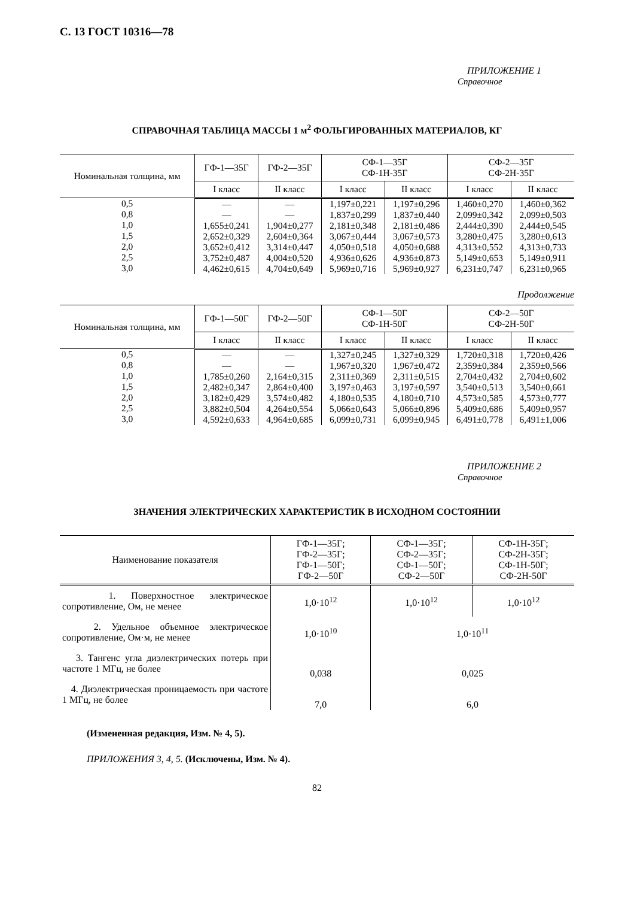С. 13 ГОСТ 10316—78
ПРИЛОЖЕНИЕ 1
Справочное
СПРАВОЧНАЯ ТАБЛИЦА МАССЫ 1 м<sup>2</sup> ФОЛЬГИРОВАННЫХ МАТЕРИАЛОВ, КГ
| Номинальная толщина, мм | ГФ-1—35Г | ГФ-2—35Г | СФ-1—35Г СФ-1Н-35Г | | СФ-2—35Г СФ-2Н-35Г | |
| --- | --- | --- | --- | --- | --- | --- |
| | I класс | II класс | I класс | II класс | I класс | II класс |
| 0,5 0,8 1,0 1,5 2,0 2,5 3,0 | — — 1,655±0,241 2,652±0,329 3,652±0,412 3,752±0,487 4,462±0,615 | — — 1,904±0,277 2,604±0,364 3,314±0,447 4,004±0,520 4,704±0,649 | 1,197±0,221 1,837±0,299 2,181±0,348 3,067±0,444 4,050±0,518 4,936±0,626 5,969±0,716 | 1,197±0,296 1,837±0,440 2,181±0,486 3,067±0,573 4,050±0,688 4,936±0,873 5,969±0,927 | 1,460±0,270 2,099±0,342 2,444±0,390 3,280±0,475 4,313±0,552 5,149±0,653 6,231±0,747 | 1,460±0,362 2,099±0,503 2,444±0,545 3,280±0,613 4,313±0,733 5,149±0,911 6,231±0,965 |
Продолжение
| Номинальная толщина, мм | ГФ-1—50Г | ГФ-2—50Г | СФ-1—50Г СФ-1Н-50Г | | СФ-2—50Г СФ-2Н-50Г | |
| --- | --- | --- | --- | --- | --- | --- |
| | I класс | II класс | I класс | II класс | I класс | II класс |
| 0,5 0,8 1,0 1,5 2,0 2,5 3,0 | — — 1,785±0,260 2,482±0,347 3,182±0,429 3,882±0,504 4,592±0,633 | — — 2,164±0,315 2,864±0,400 3,574±0,482 4,264±0,554 4,964±0,685 | 1,327±0,245 1,967±0,320 2,311±0,369 3,197±0,463 4,180±0,535 5,066±0,643 6,099±0,731 | 1,327±0,329 1,967±0,472 2,311±0,515 3,197±0,597 4,180±0,710 5,066±0,896 6,099±0,945 | 1,720±0,318 2,359±0,384 2,704±0,432 3,540±0,513 4,573±0,585 5,409±0,686 6,491±0,778 | 1,720±0,426 2,359±0,566 2,704±0,602 3,540±0,661 4,573±0,777 5,409±0,957 6,491±1,006 |
ПРИЛОЖЕНИЕ 2
Справочное
ЗНАЧЕНИЯ ЭЛЕКТРИЧЕСКИХ ХАРАКТЕРИСТИК В ИСХОДНОМ СОСТОЯНИИ
| Наименование показателя | ГФ-1—35Г; ГФ-2—35Г; ГФ-1—50Г; ГФ-2—50Г | СФ-1—35Г; СФ-2—35Г; СФ-1—50Г; СФ-2—50Г | СФ-1Н-35Г; СФ-2Н-35Г; СФ-1Н-50Г; СФ-2Н-50Г |
| --- | --- | --- | --- |
| 1. Поверхностное электрическое сопротивление, Ом, не менее | 1,0·10<sup>12</sup> | 1,0·10<sup>12</sup> | 1,0·10<sup>12</sup> |
| 2. Удельное объемное электрическое сопротивление, Ом·м, не менее | 1,0·10<sup>10</sup> | 1,0·10<sup>11</sup> | |
| 3. Тангенс угла диэлектрических потерь при частоте 1 МГц, не более | 0,038 | 0,025 | |
| 4. Диэлектрическая проницаемость при частоте 1 МГц, не более | 7,0 | 6,0 | |
(Измененная редакция, Изм. № 4, 5).
ПРИЛОЖЕНИЯ 3, 4, 5. (Исключены, Изм. № 4).
82